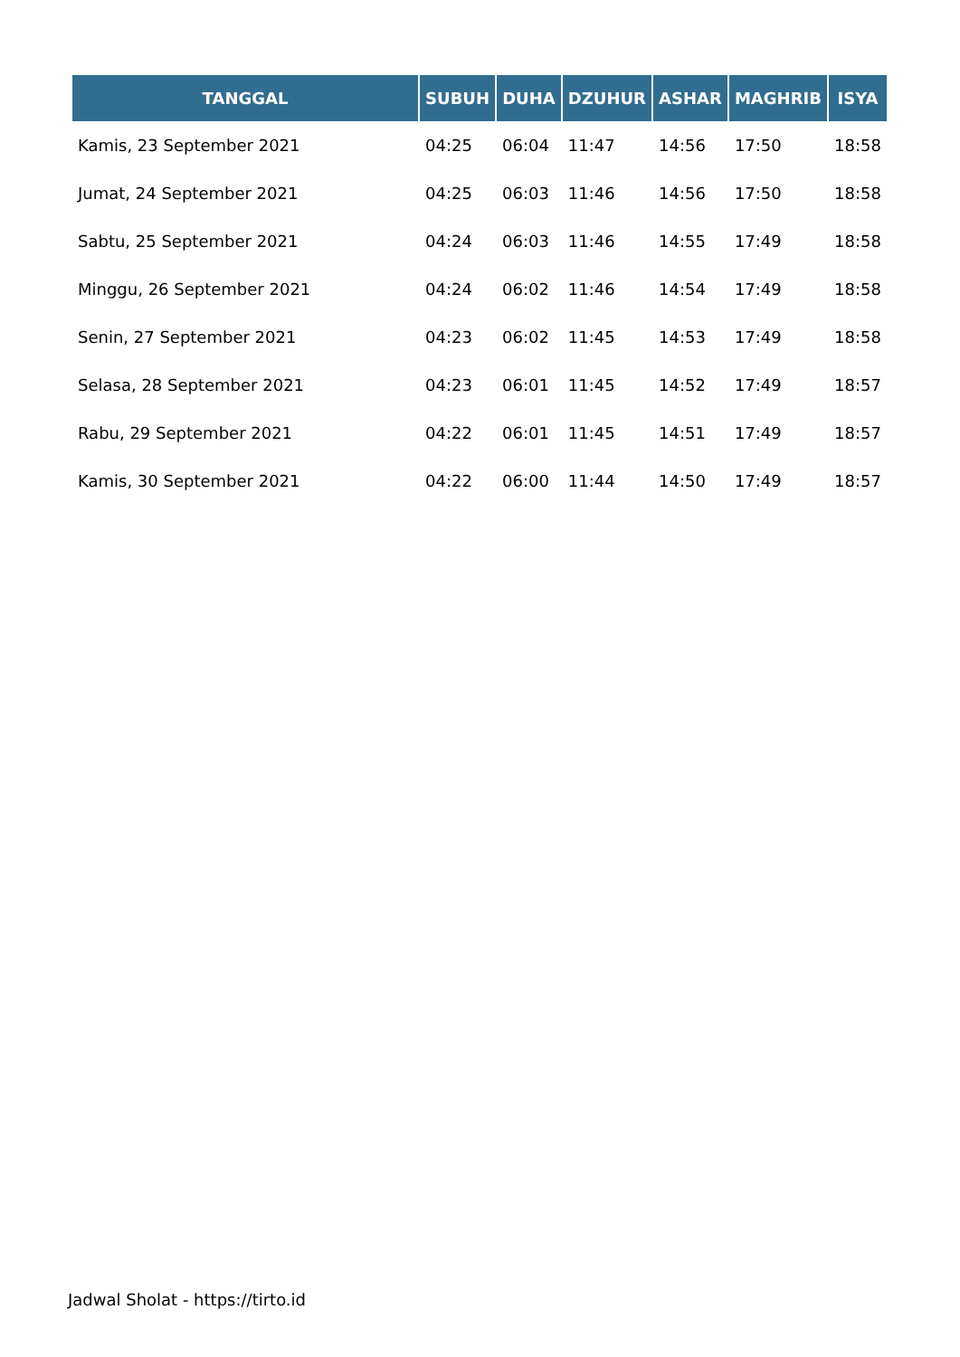| TANGGAL | SUBUH | DUHA | DZUHUR | ASHAR | MAGHRIB | ISYA |
| --- | --- | --- | --- | --- | --- | --- |
| Kamis, 23 September 2021 | 04:25 | 06:04 | 11:47 | 14:56 | 17:50 | 18:58 |
| Jumat, 24 September 2021 | 04:25 | 06:03 | 11:46 | 14:56 | 17:50 | 18:58 |
| Sabtu, 25 September 2021 | 04:24 | 06:03 | 11:46 | 14:55 | 17:49 | 18:58 |
| Minggu, 26 September 2021 | 04:24 | 06:02 | 11:46 | 14:54 | 17:49 | 18:58 |
| Senin, 27 September 2021 | 04:23 | 06:02 | 11:45 | 14:53 | 17:49 | 18:58 |
| Selasa, 28 September 2021 | 04:23 | 06:01 | 11:45 | 14:52 | 17:49 | 18:57 |
| Rabu, 29 September 2021 | 04:22 | 06:01 | 11:45 | 14:51 | 17:49 | 18:57 |
| Kamis, 30 September 2021 | 04:22 | 06:00 | 11:44 | 14:50 | 17:49 | 18:57 |
Jadwal Sholat - https://tirto.id